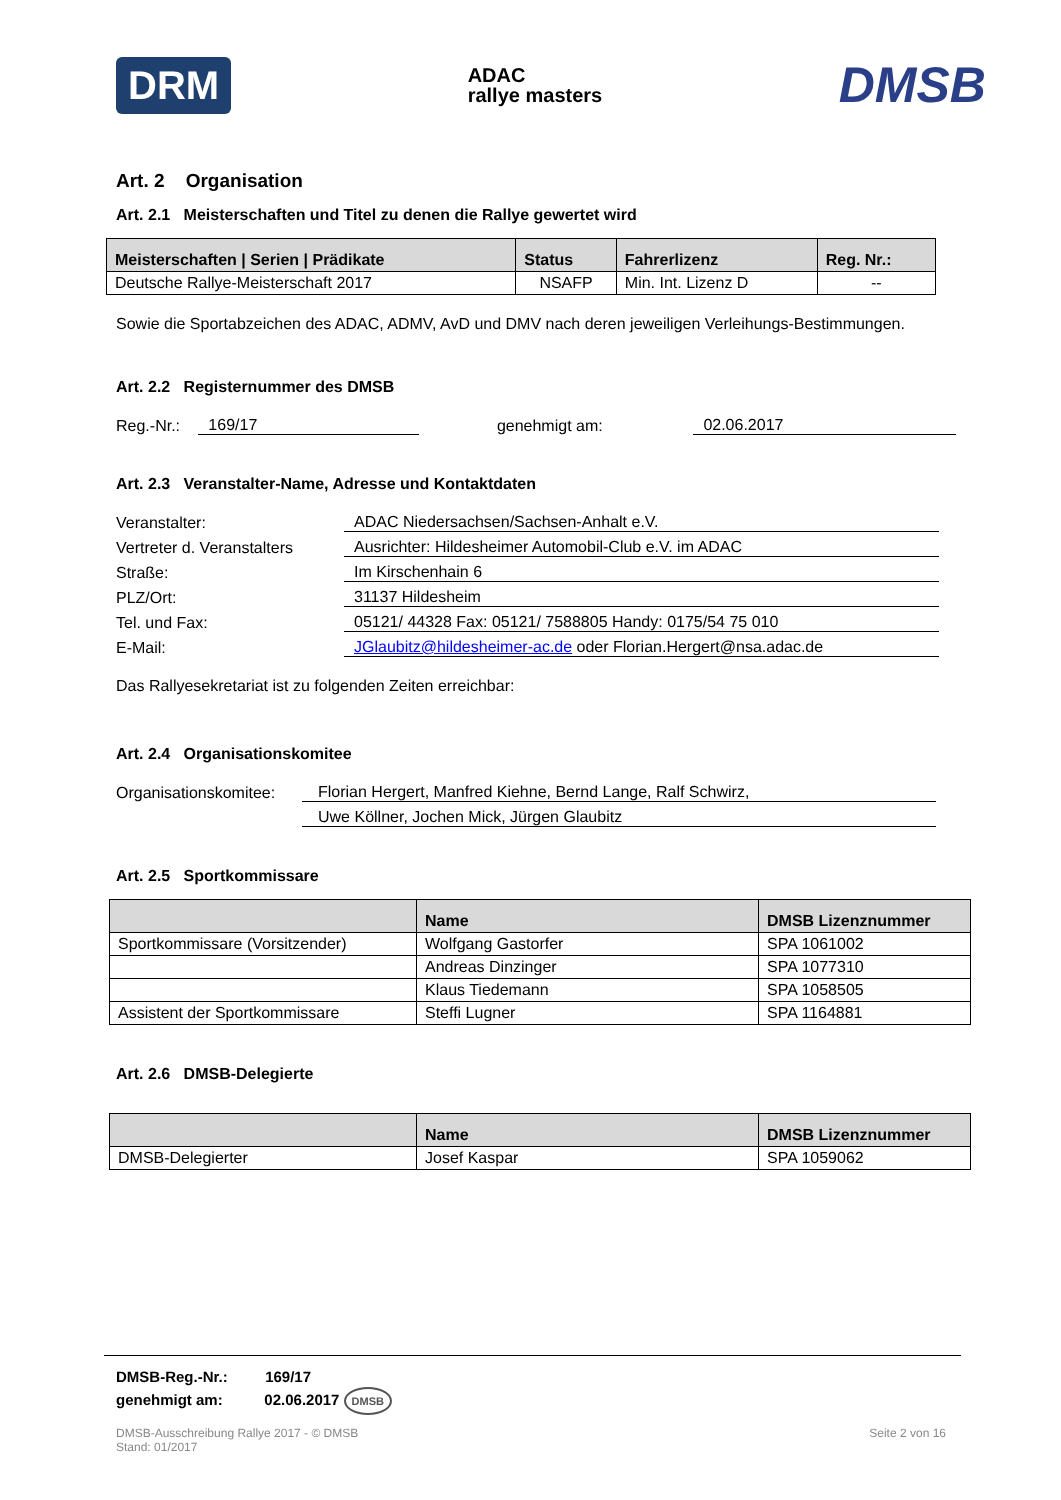DRM ADAC
rallye masters DMSB
Art. 2 Organisation
Art. 2.1 Meisterschaften und Titel zu denen die Rallye gewertet wird
| Meisterschaften / Serien / Prädikate | Status | Fahrerlizenz | Reg. Nr.: |
| --- | --- | --- | --- |
| Deutsche Rallye-Meisterschaft 2017 | NSAFP | Min. Int. Lizenz D | -- |
Sowie die Sportabzeichen des ADAC, ADMV, AvD und DMV nach deren jeweiligen Verleihungs-Bestimmungen.
Art. 2.2 Registernummer des DMSB
Reg.-Nr.: 169/17 genehmigt am: 02.06.2017
Art. 2.3 Veranstalter-Name, Adresse und Kontaktdaten
Veranstalter: ADAC Niedersachsen/Sachsen-Anhalt e.V.
Vertreter d. Veranstalters Ausrichter: Hildesheimer Automobil-Club e.V. im ADAC
Straße: Im Kirschenhain 6
PLZ/Ort: 31137 Hildesheim
Tel. und Fax: 05121/ 44328 Fax: 05121/ 7588805 Handy: 0175/54 75 010
E-Mail: JGlaubitz@hildesheimer-ac.de oder Florian.Hergert@nsa.adac.de
Das Rallyesekretariat ist zu folgenden Zeiten erreichbar:
Art. 2.4 Organisationskomitee
Organisationskomitee: Florian Hergert, Manfred Kiehne, Bernd Lange, Ralf Schwirz,
Uwe Köllner, Jochen Mick, Jürgen Glaubitz
Art. 2.5 Sportkommissare
| | Name | DMSB Lizenznummer |
| --- | --- | --- |
| Sportkommissare (Vorsitzender) | Wolfgang Gastorfer | SPA 1061002 |
| | Andreas Dinzinger | SPA 1077310 |
| | Klaus Tiedemann | SPA 1058505 |
| Assistent der Sportkommissare | Steffi Lugner | SPA 1164881 |
Art. 2.6 DMSB-Delegierte
| | Name | DMSB Lizenznummer |
| --- | --- | --- |
| DMSB-Delegierter | Josef Kaspar | SPA 1059062 |
DMSB-Reg.-Nr.: 169/17
genehmigt am: 02.06.2017 DMSB
DMSB-Ausschreibung Rallye 2017 - © DMSB
Stand: 01/2017 Seite 2 von 16